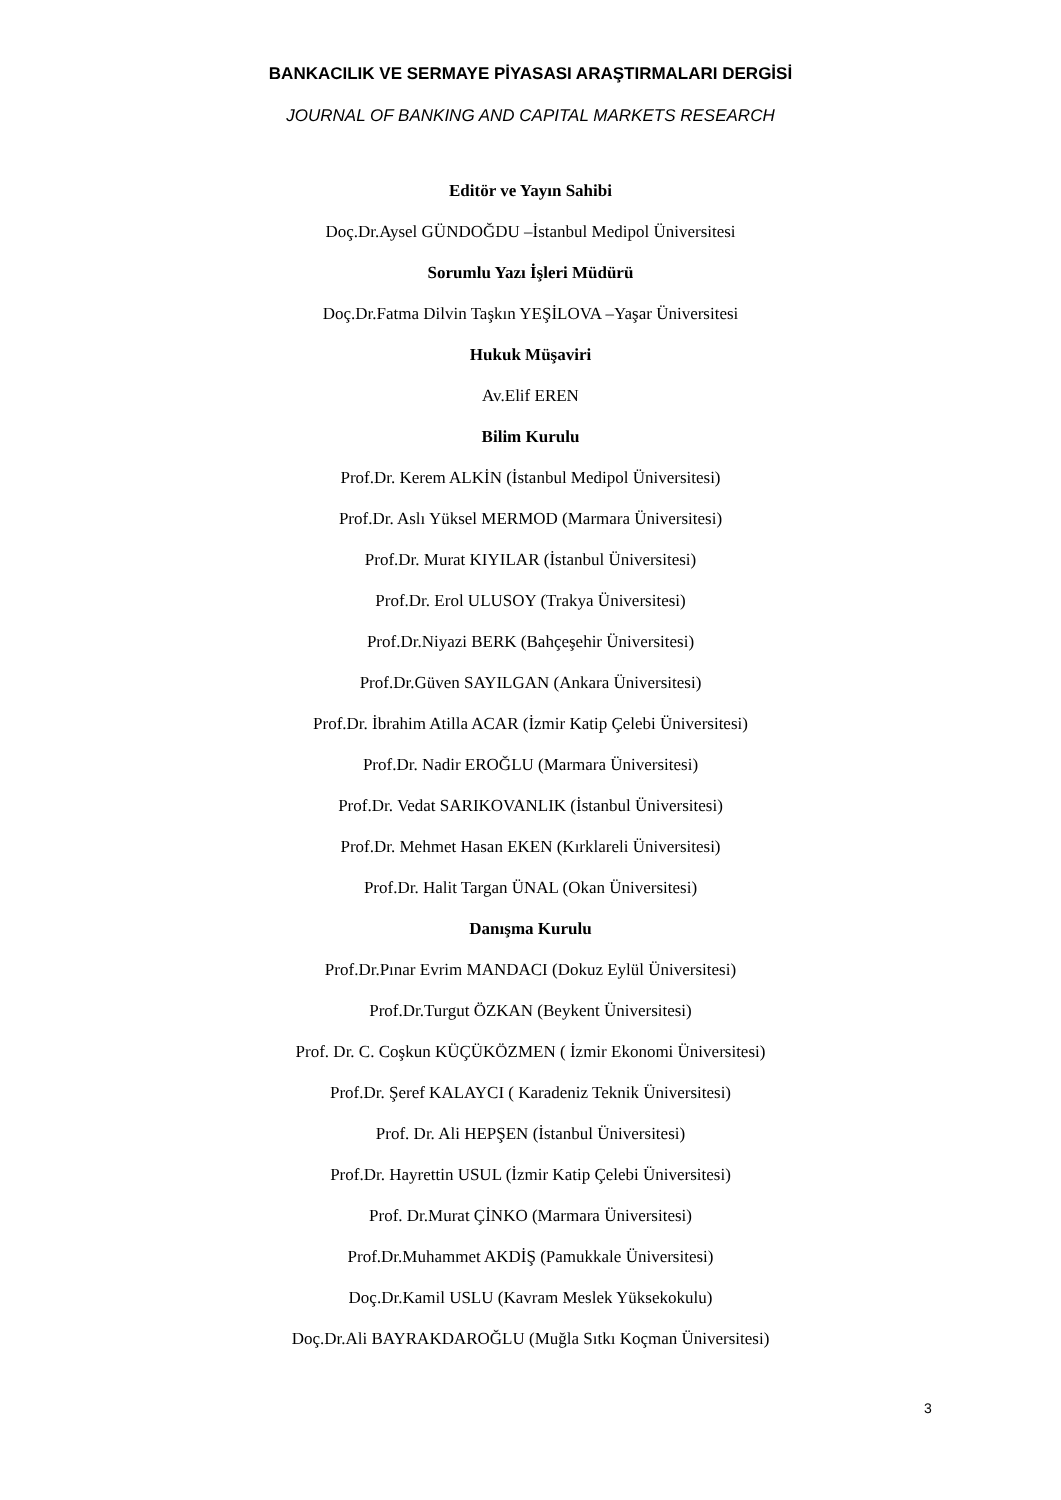BANKACILIK VE SERMAYE PİYASASI ARAŞTIRMALARI DERGİSİ
JOURNAL OF BANKING AND CAPITAL MARKETS RESEARCH
Editör ve Yayın Sahibi
Doç.Dr.Aysel GÜNDOĞDU –İstanbul Medipol Üniversitesi
Sorumlu Yazı İşleri Müdürü
Doç.Dr.Fatma Dilvin Taşkın YEŞİLOVA –Yaşar Üniversitesi
Hukuk Müşaviri
Av.Elif EREN
Bilim Kurulu
Prof.Dr. Kerem ALKİN (İstanbul Medipol Üniversitesi)
Prof.Dr. Aslı Yüksel MERMOD (Marmara Üniversitesi)
Prof.Dr. Murat KIYILAR (İstanbul Üniversitesi)
Prof.Dr. Erol ULUSOY (Trakya Üniversitesi)
Prof.Dr.Niyazi BERK (Bahçeşehir Üniversitesi)
Prof.Dr.Güven SAYILGAN (Ankara Üniversitesi)
Prof.Dr. İbrahim Atilla ACAR (İzmir Katip Çelebi Üniversitesi)
Prof.Dr. Nadir EROĞLU (Marmara Üniversitesi)
Prof.Dr. Vedat SARIKOVANLIK (İstanbul Üniversitesi)
Prof.Dr. Mehmet Hasan EKEN (Kırklareli Üniversitesi)
Prof.Dr. Halit Targan ÜNAL (Okan Üniversitesi)
Danışma Kurulu
Prof.Dr.Pınar Evrim MANDACI (Dokuz Eylül Üniversitesi)
Prof.Dr.Turgut ÖZKAN (Beykent Üniversitesi)
Prof. Dr. C. Coşkun KÜÇÜKÖZMEN ( İzmir Ekonomi Üniversitesi)
Prof.Dr. Şeref KALAYCI ( Karadeniz Teknik Üniversitesi)
Prof. Dr. Ali HEPŞEN (İstanbul Üniversitesi)
Prof.Dr. Hayrettin USUL (İzmir Katip Çelebi Üniversitesi)
Prof. Dr.Murat ÇİNKO (Marmara Üniversitesi)
Prof.Dr.Muhammet AKDİŞ (Pamukkale Üniversitesi)
Doç.Dr.Kamil USLU (Kavram Meslek Yüksekokulu)
Doç.Dr.Ali BAYRAKDAROĞLU (Muğla Sıtkı Koçman Üniversitesi)
3